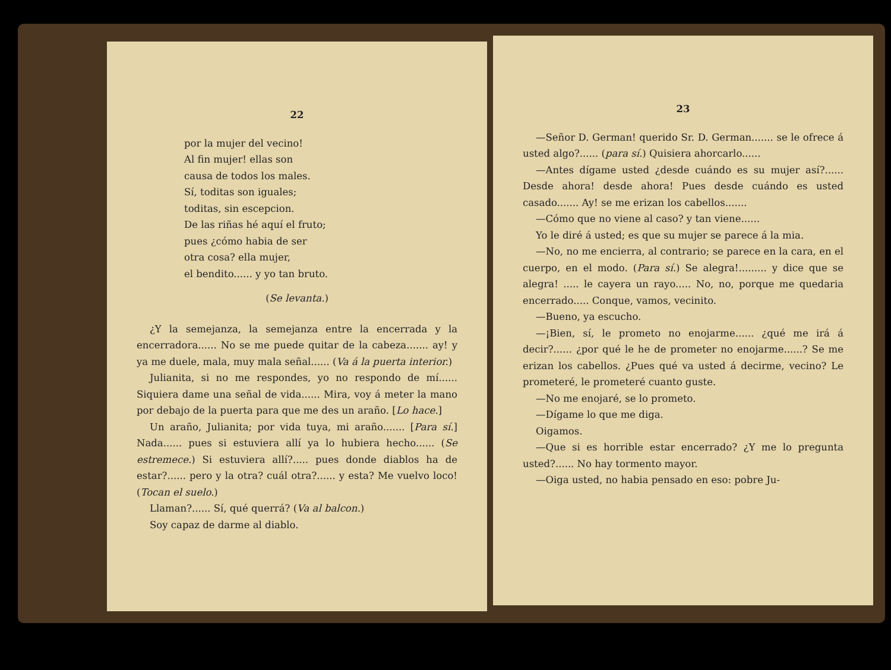22
por la mujer del vecino!
Al fin mujer! ellas son
causa de todos los males.
Sí, toditas son iguales;
toditas, sin escepcion.
De las riñas hé aquí el fruto;
pues ¿cómo habia de ser
otra cosa? ella mujer,
el bendito...... y yo tan bruto.
(Se levanta.)
¿Y la semejanza, la semejanza entre la encerrada y la encerradora...... No se me puede quitar de la cabeza....... ay! y ya me duele, mala, muy mala señal...... (Va á la puerta interior.)
Julianita, si no me respondes, yo no respondo de mí...... Siquiera dame una señal de vida...... Mira, voy á meter la mano por debajo de la puerta para que me des un araño. [Lo hace.]
Un araño, Julianita; por vida tuya, mi araño....... [Para sí.] Nada...... pues si estuviera allí ya lo hubiera hecho...... (Se estremece.) Si estuviera allí?..... pues donde diablos ha de estar?...... pero y la otra? cuál otra?...... y esta? Me vuelvo loco! (Tocan el suelo.)
Llaman?...... Sí, qué querrá? (Va al balcon.)
Soy capaz de darme al diablo.
23
—Señor D. German! querido Sr. D. German....... se le ofrece á usted algo?...... (para sí.) Quisiera ahorcarlo......
—Antes dígame usted ¿desde cuándo es su mujer así?...... Desde ahora! desde ahora! Pues desde cuándo es usted casado....... Ay! se me erizan los cabellos.......
—Cómo que no viene al caso? y tan viene......
Yo le diré á usted; es que su mujer se parece á la mia.
—No, no me encierra, al contrario; se parece en la cara, en el cuerpo, en el modo. (Para sí.) Se alegra!......... y dice que se alegra! ..... le cayera un rayo..... No, no, porque me quedaria encerrado..... Conque, vamos, vecinito.
—Bueno, ya escucho.
—¡Bien, sí, le prometo no enojarme...... ¿qué me irá á decir?...... ¿por qué le he de prometer no enojarme......? Se me erizan los cabellos. ¿Pues qué va usted á decirme, vecino? Le prometeré, le prometeré cuanto guste.
—No me enojaré, se lo prometo.
—Dígame lo que me diga.
Oigamos.
—Que si es horrible estar encerrado? ¿Y me lo pregunta usted?...... No hay tormento mayor.
—Oiga usted, no habia pensado en eso: pobre Ju-